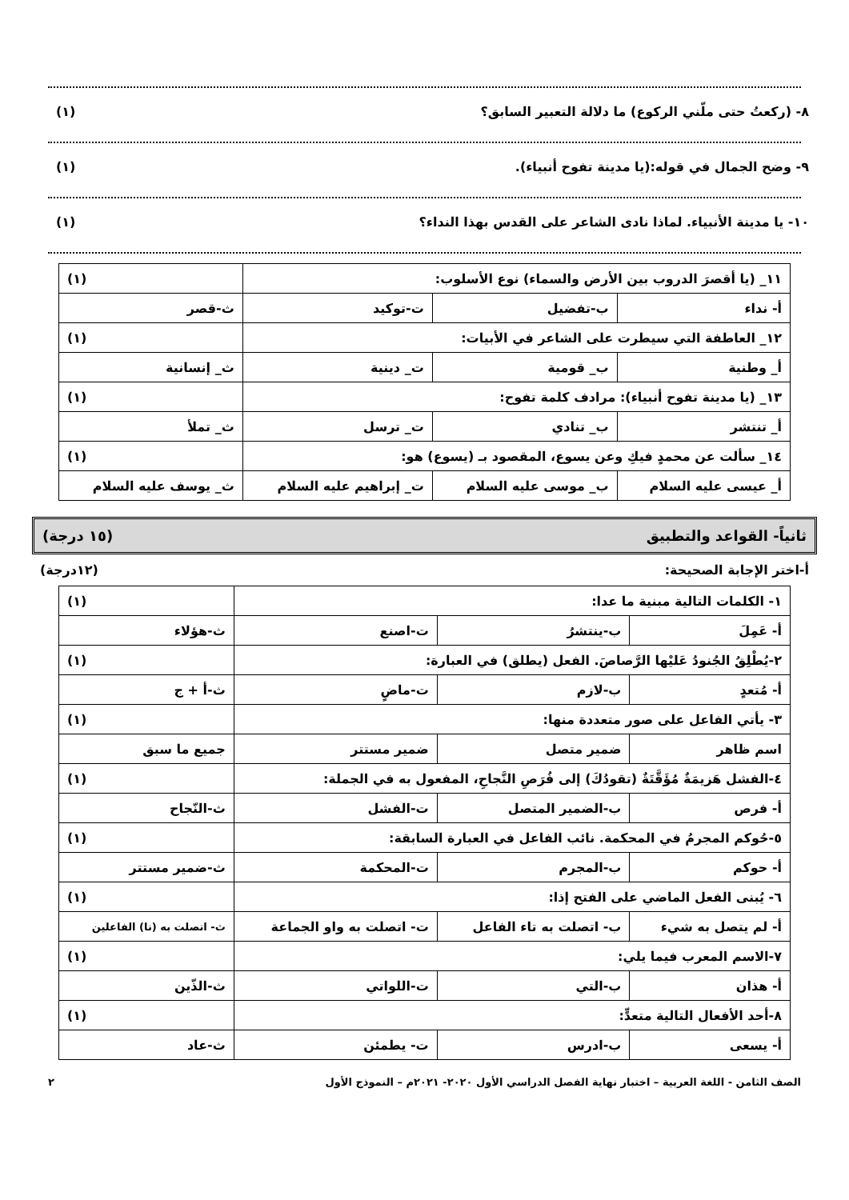٨- (ركعتُ حتى ملّني الركوع) ما دلالة التعبير السابق؟ (١)
٩- وضح الجمال في قوله:(يا مدينة تفوح أنبياء). (١)
١٠- يا مدينة الأنبياء. لماذا نادى الشاعر على القدس بهذا النداء؟ (١)
| ١١_ (يا أقصرَ الدروب بين الأرض والسماء) نوع الأسلوب: | | | (١) |
| أ- نداء | ب-تفضيل | ت-توكيد | ث-قصر |
| ١٢_ العاطفة التي سيطرت على الشاعر في الأبيات: | | | (١) |
| أ_ وطنية | ب_ قومية | ت_ دينية | ث_ إنسانية |
| ١٣_ (يا مدينة تفوح أنبياء): مرادف كلمة تفوح: | | | (١) |
| أ_ تنتشر | ب_ تنادي | ت_ ترسل | ث_ تملأ |
| ١٤_ سألت عن محمدٍ فيكِ وعن يسوع، المقصود بـ (يسوع) هو: | | | (١) |
| أ_ عيسى عليه السلام | ب_ موسى عليه السلام | ت_ إبراهيم عليه السلام | ث_ يوسف عليه السلام |
ثانياً- القواعد والتطبيق (١٥ درجة)
أ-اختر الإجابة الصحيحة: (١٢درجة)
| ١- الكلمات التالية مبنية ما عدا: | | | (١) |
| أ- عَمِلَ | ب-ينتشرُ | ت-اصنع | ث-هؤلاء |
| ٢-يُطْلِقُ الجُنودُ عَليْها الرَّصاصَ. الفعل (يطلق) في العبارة: | | | (١) |
| أ- مُتعدٍ | ب-لازم | ت-ماضٍ | ث-أ + ج |
| ٣- يأتي الفاعل على صور متعددة منها: | | | (١) |
| اسم ظاهر | ضمير متصل | ضمير مستتر | جميع ما سبق |
| ٤-الفشل هَزيمَةٌ مُؤَقَّتَةٌ (تقودُكَ) إلى فُرَصِ النَّجاحِ، المفعول به في الجملة: | | | (١) |
| أ- فرص | ب-الضمير المتصل | ت-الفشل | ث-النّجاح |
| ٥-حُوكم المجرمُ في المحكمة. نائب الفاعل في العبارة السابقة: | | | (١) |
| أ- حوكم | ب-المجرم | ت-المحكمة | ث-ضمير مستتر |
| ٦- يُبنى الفعل الماضي على الفتح إذا: | | | (١) |
| أ- لم يتصل به شيء | ب- اتصلت به تاء الفاعل | ت- اتصلت به واو الجماعة | ث- اتصلت به (نا) الفاعلين |
| ٧-الاسم المعرب فيما يلي: | | | (١) |
| أ- هذان | ب-التي | ت-اللواتي | ث-الذّين |
| ٨-أحد الأفعال التالية متعدٍّ: | | | (١) |
| أ- يسعى | ب-ادرس | ت- يطمئن | ث-عاد |
الصف الثامن - اللغة العربية – اختبار نهاية الفصل الدراسي الأول ٢٠٢٠- ٢٠٢١م – النموذج الأول ٢